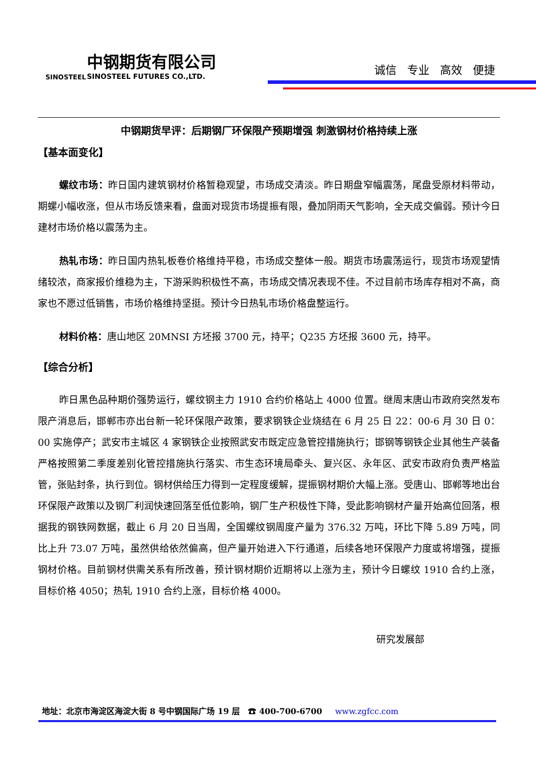中钢期货有限公司
SINOSTEEL FUTURES CO.,LTD. SINOSTEEL
诚信 专业 高效 便捷
中钢期货早评：后期钢厂环保限产预期增强 刺激钢材价格持续上涨
【基本面变化】
螺纹市场：昨日国内建筑钢材价格暂稳观望，市场成交清淡。昨日期盘窄幅震荡，尾盘受原材料带动，期螺小幅收涨，但从市场反馈来看，盘面对现货市场提振有限，叠加阴雨天气影响，全天成交偏弱。预计今日建材市场价格以震荡为主。
热轧市场：昨日国内热轧板卷价格维持平稳，市场成交整体一般。期货市场震荡运行，现货市场观望情绪较浓，商家报价维稳为主，下游采购积极性不高，市场成交情况表现不佳。不过目前市场库存相对不高，商家也不愿过低销售，市场价格维持坚挺。预计今日热轧市场价格盘整运行。
材料价格：唐山地区 20MNSI 方坯报 3700 元，持平；Q235 方坯报 3600 元，持平。
【综合分析】
昨日黑色品种期价强势运行，螺纹钢主力 1910 合约价格站上 4000 位置。继周末唐山市政府突然发布限产消息后，邯郸市亦出台新一轮环保限产政策，要求钢铁企业烧结在 6 月 25 日 22：00-6 月 30 日 0：00 实施停产；武安市主城区 4 家钢铁企业按照武安市既定应急管控措施执行；邯钢等钢铁企业其他生产装备严格按照第二季度差别化管控措施执行落实、市生态环境局牵头、复兴区、永年区、武安市政府负责严格监管，张贴封条，执行到位。钢材供给压力得到一定程度缓解，提振钢材期价大幅上涨。受唐山、邯郸等地出台环保限产政策以及钢厂利润快速回落至低位影响，钢厂生产积极性下降，受此影响钢材产量开始高位回落，根据我的钢铁网数据，截止 6 月 20 日当周，全国螺纹钢周度产量为 376.32 万吨，环比下降 5.89 万吨，同比上升 73.07 万吨，虽然供给依然偏高，但产量开始进入下行通道，后续各地环保限产力度或将增强，提振钢材价格。目前钢材供需关系有所改善，预计钢材期价近期将以上涨为主，预计今日螺纹 1910 合约上涨，目标价格 4050；热轧 1910 合约上涨，目标价格 4000。
研究发展部
地址：北京市海淀区海淀大街 8 号中钢国际广场 19 层 ☎ 400-700-6700 www.zgfcc.com